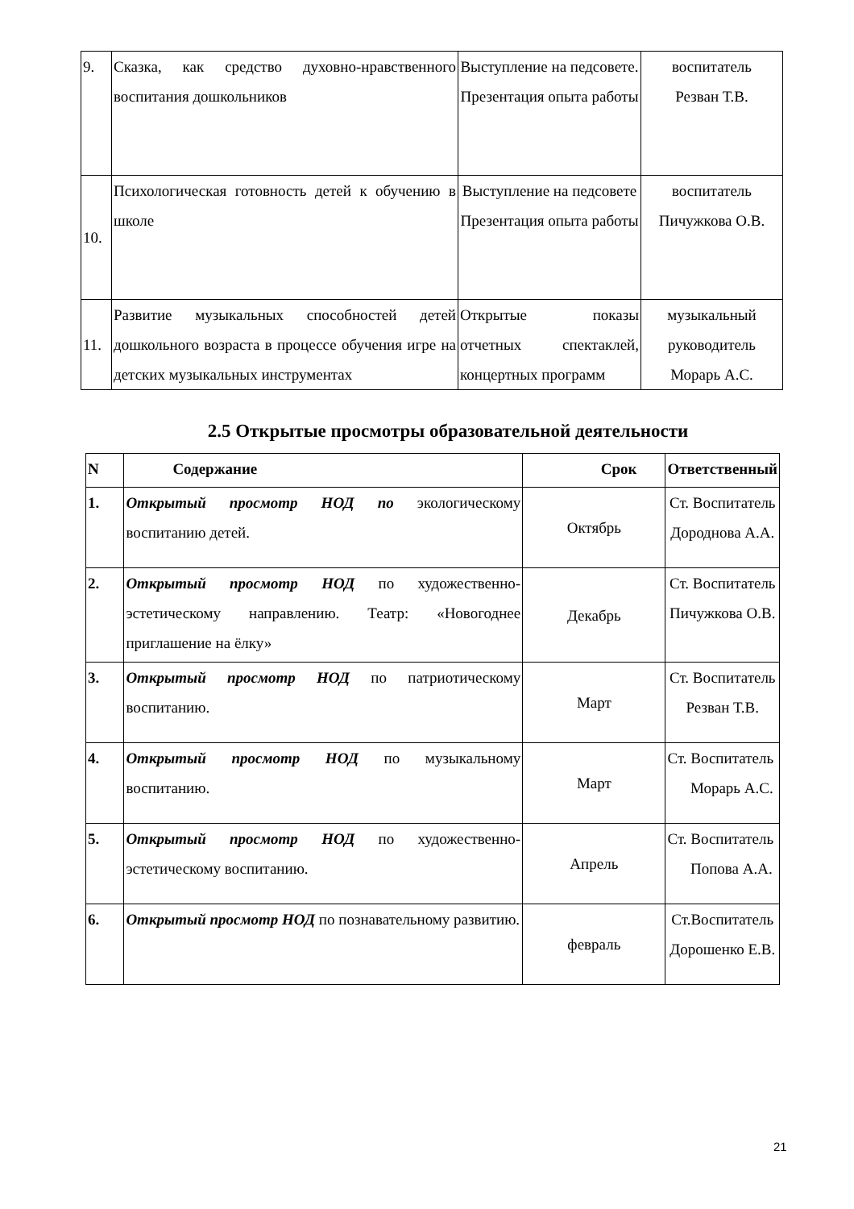| 9. | Сказка, как средство духовно-нравственного воспитания дошкольников | Выступление на педсовете. Презентация опыта работы | воспитатель Резван Т.В. |
| 10. | Психологическая готовность детей к обучению в школе | Выступление на педсовете Презентация опыта работы | воспитатель Пичужкова О.В. |
| 11. | Развитие музыкальных способностей детей дошкольного возраста в процессе обучения игре на детских музыкальных инструментах | Открытые показы отчетных спектаклей, концертных программ | музыкальный руководитель Морарь А.С. |
2.5 Открытые просмотры образовательной деятельности
| N | Содержание | Срок | Ответственный |
| --- | --- | --- | --- |
| 1. | Открытый просмотр НОД по экологическому воспитанию детей. | Октябрь | Ст. Воспитатель Дороднова А.А. |
| 2. | Открытый просмотр НОД по художественно-эстетическому направлению. Театр: «Новогоднее приглашение на ёлку» | Декабрь | Ст. Воспитатель Пичужкова О.В. |
| 3. | Открытый просмотр НОД по патриотическому воспитанию. | Март | Ст. Воспитатель Резван Т.В. |
| 4. | Открытый просмотр НОД по музыкальному воспитанию. | Март | Ст. Воспитатель Морарь А.С. |
| 5. | Открытый просмотр НОД по художественно-эстетическому воспитанию. | Апрель | Ст. Воспитатель Попова А.А. |
| 6. | Открытый просмотр НОД по познавательному развитию. | февраль | Ст.Воспитатель Дорошенко Е.В. |
21